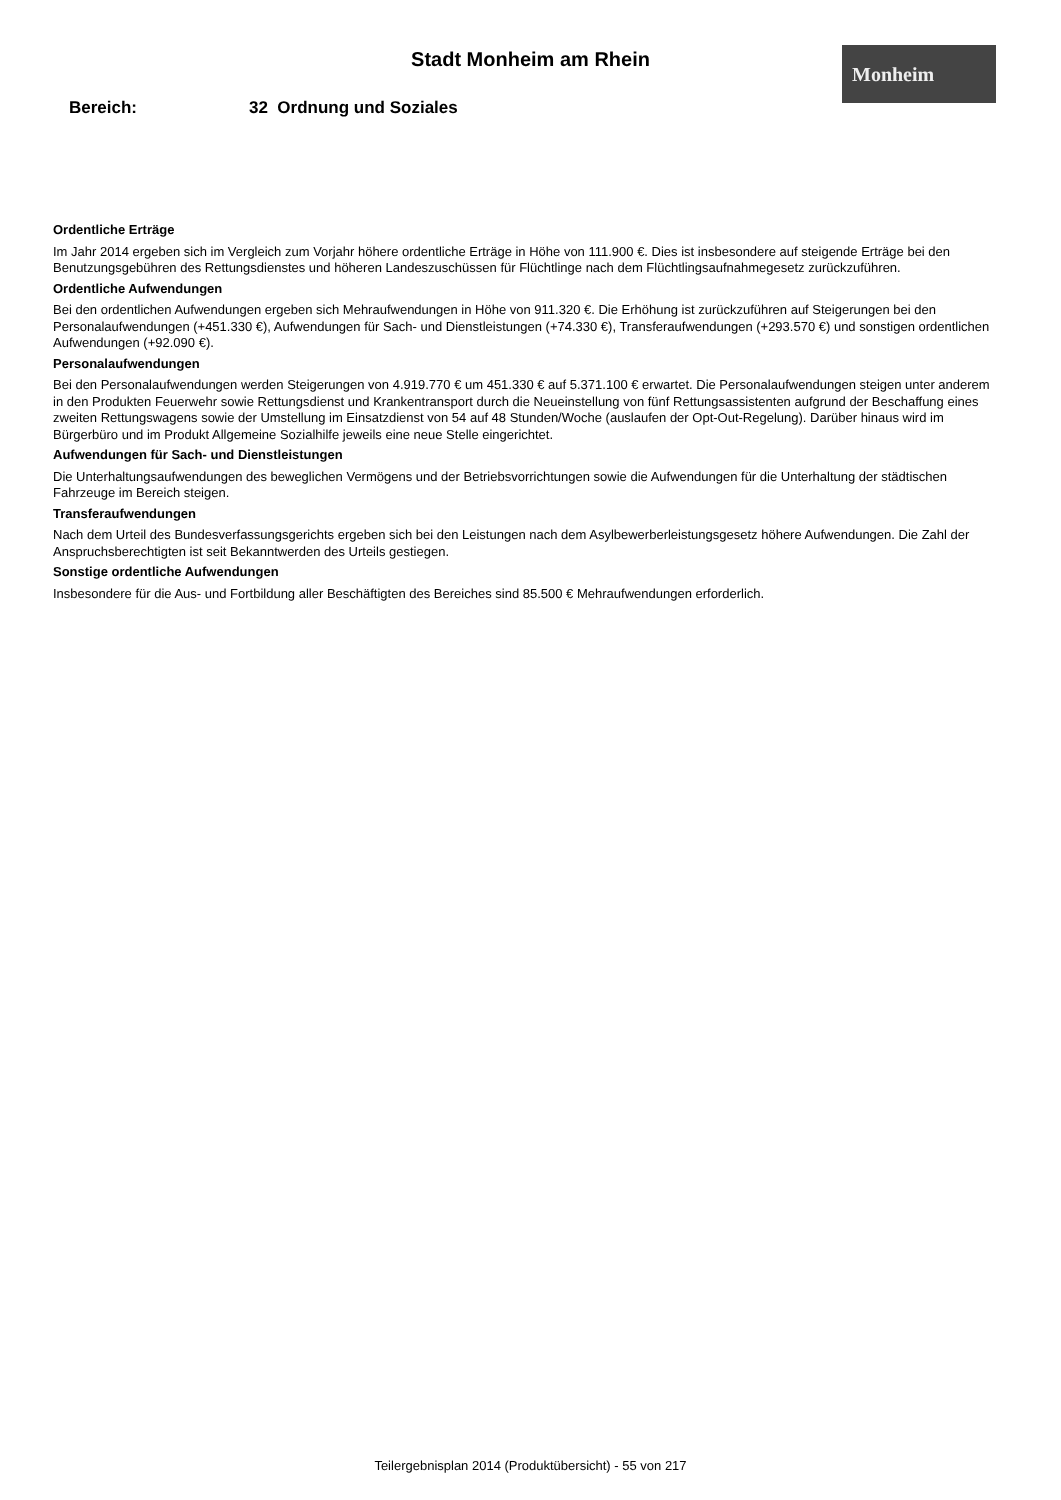Stadt Monheim am Rhein Monheim
Bereich: 32 Ordnung und Soziales
Ordentliche Erträge
Im Jahr 2014 ergeben sich im Vergleich zum Vorjahr höhere ordentliche Erträge in Höhe von 111.900 €. Dies ist insbesondere auf steigende Erträge bei den Benutzungsgebühren des Rettungsdienstes und höheren Landeszuschüssen für Flüchtlinge nach dem Flüchtlingsaufnahmegesetz zurückzuführen.
Ordentliche Aufwendungen
Bei den ordentlichen Aufwendungen ergeben sich Mehraufwendungen in Höhe von 911.320 €. Die Erhöhung ist zurückzuführen auf Steigerungen bei den Personalaufwendungen (+451.330 €), Aufwendungen für Sach- und Dienstleistungen (+74.330 €), Transferaufwendungen (+293.570 €) und sonstigen ordentlichen Aufwendungen (+92.090 €).
Personalaufwendungen
Bei den Personalaufwendungen werden Steigerungen von 4.919.770 € um 451.330 € auf 5.371.100 € erwartet. Die Personalaufwendungen steigen unter anderem in den Produkten Feuerwehr sowie Rettungsdienst und Krankentransport durch die Neueinstellung von fünf Rettungsassistenten aufgrund der Beschaffung eines zweiten Rettungswagens sowie der Umstellung im Einsatzdienst von 54 auf 48 Stunden/Woche (auslaufen der Opt-Out-Regelung). Darüber hinaus wird im Bürgerbüro und im Produkt Allgemeine Sozialhilfe jeweils eine neue Stelle eingerichtet.
Aufwendungen für Sach- und Dienstleistungen
Die Unterhaltungsaufwendungen des beweglichen Vermögens und der Betriebsvorrichtungen sowie die Aufwendungen für die Unterhaltung der städtischen Fahrzeuge im Bereich steigen.
Transferaufwendungen
Nach dem Urteil des Bundesverfassungsgerichts ergeben sich bei den Leistungen nach dem Asylbewerberleistungsgesetz höhere Aufwendungen. Die Zahl der Anspruchsberechtigten ist seit Bekanntwerden des Urteils gestiegen.
Sonstige ordentliche Aufwendungen
Insbesondere für die Aus- und Fortbildung aller Beschäftigten des Bereiches sind 85.500 € Mehraufwendungen erforderlich.
Teilergebnisplan 2014 (Produktübersicht) - 55 von 217